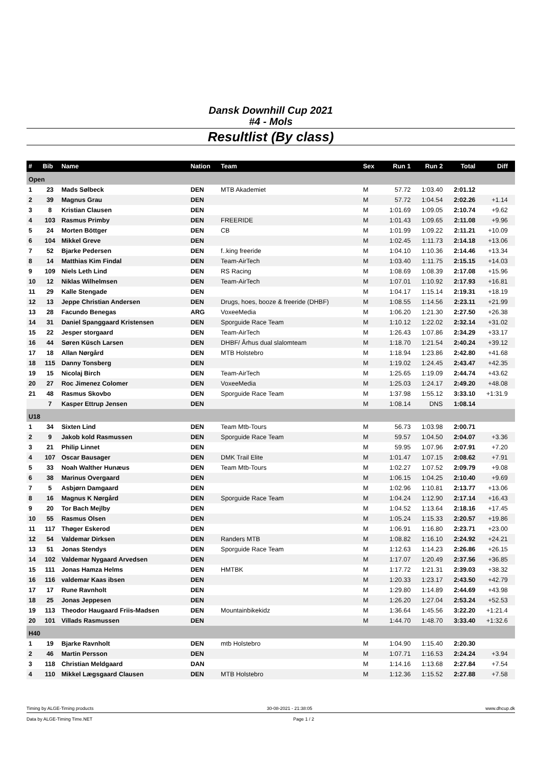Dansk Downhill Cup 2021
#4 - Mols
Resultlist (By class)
| # | Bib | Name | Nation | Team | Sex | Run 1 | Run 2 | Total | Diff | |
| --- | --- | --- | --- | --- | --- | --- | --- | --- | --- | --- |
| Open | | | | | | | | | | |
| 1 | 23 | Mads Sølbeck | DEN | MTB Akademiet | M | 57.72 | 1:03.40 | 2:01.12 | | |
| 2 | 39 | Magnus Grau | DEN | | M | 57.72 | 1:04.54 | 2:02.26 | +1.14 | |
| 3 | 8 | Kristian Clausen | DEN | | M | 1:01.69 | 1:09.05 | 2:10.74 | +9.62 | |
| 4 | 103 | Rasmus Primby | DEN | FREERIDE | M | 1:01.43 | 1:09.65 | 2:11.08 | +9.96 | |
| 5 | 24 | Morten Böttger | DEN | CB | M | 1:01.99 | 1:09.22 | 2:11.21 | +10.09 | |
| 6 | 104 | Mikkel Greve | DEN | | M | 1:02.45 | 1:11.73 | 2:14.18 | +13.06 | |
| 7 | 52 | Bjarke Pedersen | DEN | f..king freeride | M | 1:04.10 | 1:10.36 | 2:14.46 | +13.34 | |
| 8 | 14 | Matthias Kim Findal | DEN | Team-AirTech | M | 1:03.40 | 1:11.75 | 2:15.15 | +14.03 | |
| 9 | 109 | Niels Leth Lind | DEN | RS Racing | M | 1:08.69 | 1:08.39 | 2:17.08 | +15.96 | |
| 10 | 12 | Niklas Wilhelmsen | DEN | Team-AirTech | M | 1:07.01 | 1:10.92 | 2:17.93 | +16.81 | |
| 11 | 29 | Kalle Stengade | DEN | | M | 1:04.17 | 1:15.14 | 2:19.31 | +18.19 | |
| 12 | 13 | Jeppe Christian Andersen | DEN | Drugs, hoes, booze & freeride (DHBF) | M | 1:08.55 | 1:14.56 | 2:23.11 | +21.99 | |
| 13 | 28 | Facundo Benegas | ARG | VoxeeMedia | M | 1:06.20 | 1:21.30 | 2:27.50 | +26.38 | |
| 14 | 31 | Daniel Spanggaard Kristensen | DEN | Sporguide Race Team | M | 1:10.12 | 1:22.02 | 2:32.14 | +31.02 | |
| 15 | 22 | Jesper storgaard | DEN | Team-AirTech | M | 1:26.43 | 1:07.86 | 2:34.29 | +33.17 | |
| 16 | 44 | Søren Küsch Larsen | DEN | DHBF/ Århus dual slalomteam | M | 1:18.70 | 1:21.54 | 2:40.24 | +39.12 | |
| 17 | 18 | Allan Nørgård | DEN | MTB Holstebro | M | 1:18.94 | 1:23.86 | 2:42.80 | +41.68 | |
| 18 | 115 | Danny Tonsberg | DEN | | M | 1:19.02 | 1:24.45 | 2:43.47 | +42.35 | |
| 19 | 15 | Nicolaj Birch | DEN | Team-AirTech | M | 1:25.65 | 1:19.09 | 2:44.74 | +43.62 | |
| 20 | 27 | Roc Jimenez Colomer | DEN | VoxeeMedia | M | 1:25.03 | 1:24.17 | 2:49.20 | +48.08 | |
| 21 | 48 | Rasmus Skovbo | DEN | Sporguide Race Team | M | 1:37.98 | 1:55.12 | 3:33.10 | +1:31.9 | |
| | 7 | Kasper Ettrup Jensen | DEN | | M | 1:08.14 | DNS | 1:08.14 | | |
| U18 | | | | | | | | | | |
| 1 | 34 | Sixten Lind | DEN | Team Mtb-Tours | M | 56.73 | 1:03.98 | 2:00.71 | | |
| 2 | 9 | Jakob kold Rasmussen | DEN | Sporguide Race Team | M | 59.57 | 1:04.50 | 2:04.07 | +3.36 | |
| 3 | 21 | Philip Linnet | DEN | | M | 59.95 | 1:07.96 | 2:07.91 | +7.20 | |
| 4 | 107 | Oscar Bausager | DEN | DMK Trail Elite | M | 1:01.47 | 1:07.15 | 2:08.62 | +7.91 | |
| 5 | 33 | Noah Walther Hunæus | DEN | Team Mtb-Tours | M | 1:02.27 | 1:07.52 | 2:09.79 | +9.08 | |
| 6 | 38 | Marinus Overgaard | DEN | | M | 1:06.15 | 1:04.25 | 2:10.40 | +9.69 | |
| 7 | 5 | Asbjørn Damgaard | DEN | | M | 1:02.96 | 1:10.81 | 2:13.77 | +13.06 | |
| 8 | 16 | Magnus K Nørgård | DEN | Sporguide Race Team | M | 1:04.24 | 1:12.90 | 2:17.14 | +16.43 | |
| 9 | 20 | Tor Bach Mejlby | DEN | | M | 1:04.52 | 1:13.64 | 2:18.16 | +17.45 | |
| 10 | 55 | Rasmus Olsen | DEN | | M | 1:05.24 | 1:15.33 | 2:20.57 | +19.86 | |
| 11 | 117 | Thøger Eskerod | DEN | | M | 1:06.91 | 1:16.80 | 2:23.71 | +23.00 | |
| 12 | 54 | Valdemar Dirksen | DEN | Randers MTB | M | 1:08.82 | 1:16.10 | 2:24.92 | +24.21 | |
| 13 | 51 | Jonas Stendys | DEN | Sporguide Race Team | M | 1:12.63 | 1:14.23 | 2:26.86 | +26.15 | |
| 14 | 102 | Valdemar Nygaard Arvedsen | DEN | | M | 1:17.07 | 1:20.49 | 2:37.56 | +36.85 | |
| 15 | 111 | Jonas Hamza Helms | DEN | HMTBK | M | 1:17.72 | 1:21.31 | 2:39.03 | +38.32 | |
| 16 | 116 | valdemar Kaas ibsen | DEN | | M | 1:20.33 | 1:23.17 | 2:43.50 | +42.79 | |
| 17 | 17 | Rune Ravnholt | DEN | | M | 1:29.80 | 1:14.89 | 2:44.69 | +43.98 | |
| 18 | 25 | Jonas Jeppesen | DEN | | M | 1:26.20 | 1:27.04 | 2:53.24 | +52.53 | |
| 19 | 113 | Theodor Haugaard Friis-Madsen | DEN | Mountainbikekidz | M | 1:36.64 | 1:45.56 | 3:22.20 | +1:21.4 | |
| 20 | 101 | Villads Rasmussen | DEN | | M | 1:44.70 | 1:48.70 | 3:33.40 | +1:32.6 | |
| H40 | | | | | | | | | | |
| 1 | 19 | Bjarke Ravnholt | DEN | mtb Holstebro | M | 1:04.90 | 1:15.40 | 2:20.30 | | |
| 2 | 46 | Martin Persson | DEN | | M | 1:07.71 | 1:16.53 | 2:24.24 | +3.94 | |
| 3 | 118 | Christian Meldgaard | DAN | | M | 1:14.16 | 1:13.68 | 2:27.84 | +7.54 | |
| 4 | 110 | Mikkel Lægsgaard Clausen | DEN | MTB Holstebro | M | 1:12.36 | 1:15.52 | 2:27.88 | +7.58 | |
Timing by ALGE-Timing products 30-08-2021 - 21:38:05 www.dhcup.dk
Data by ALGE-Timing Time.NET Page 1 / 2